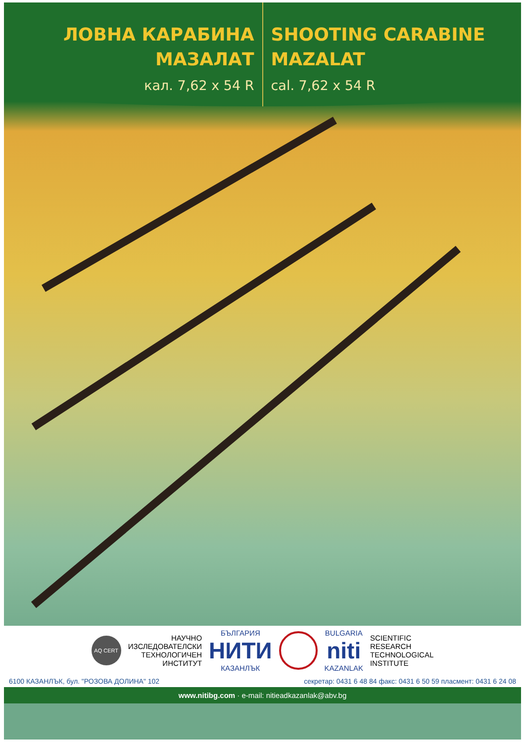ЛОВНА КАРАБИНА
МАЗАЛАТ
кал. 7,62 x 54 R
SHOOTING CARABINE
MAZALAT
cal. 7,62 x 54 R
AQ CERT
НАУЧНО
ИЗСЛЕДОВАТЕЛСКИ
ТЕХНОЛОГИЧЕН
ИНСТИТУТ
БЪЛГАРИЯ
НИТИ
КАЗАНЛЪК
BULGARIA
niti
KAZANLAK
SCIENTIFIC
RESEARCH
TECHNOLOGICAL
INSTITUTE
6100 КАЗАНЛЪК, бул. "РОЗОВА ДОЛИНА" 102 секретар: 0431 6 48 84 факс: 0431 6 50 59 пласмент: 0431 6 24 08
www.nitibg.com · e-mail: nitieadkazanlak@abv.bg